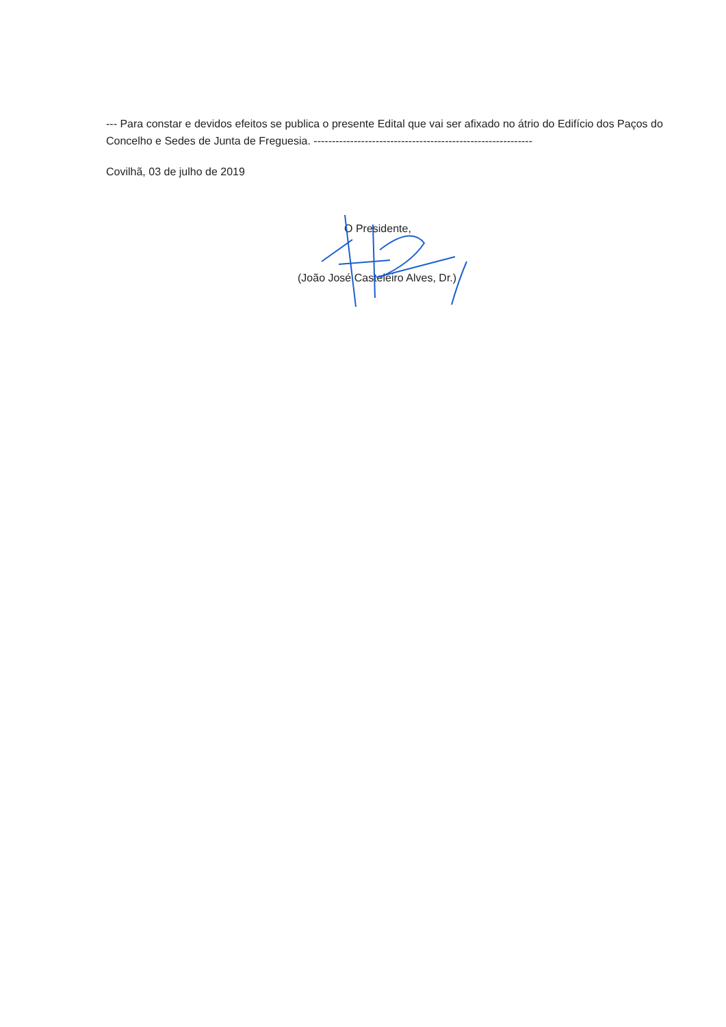--- Para constar e devidos efeitos se publica o presente Edital que vai ser afixado no átrio do Edifício dos Paços do Concelho e Sedes de Junta de Freguesia. ------------------------------------------------------------
Covilhã, 03 de julho de 2019
O Presidente,
(João José Casteleiro Alves, Dr.)